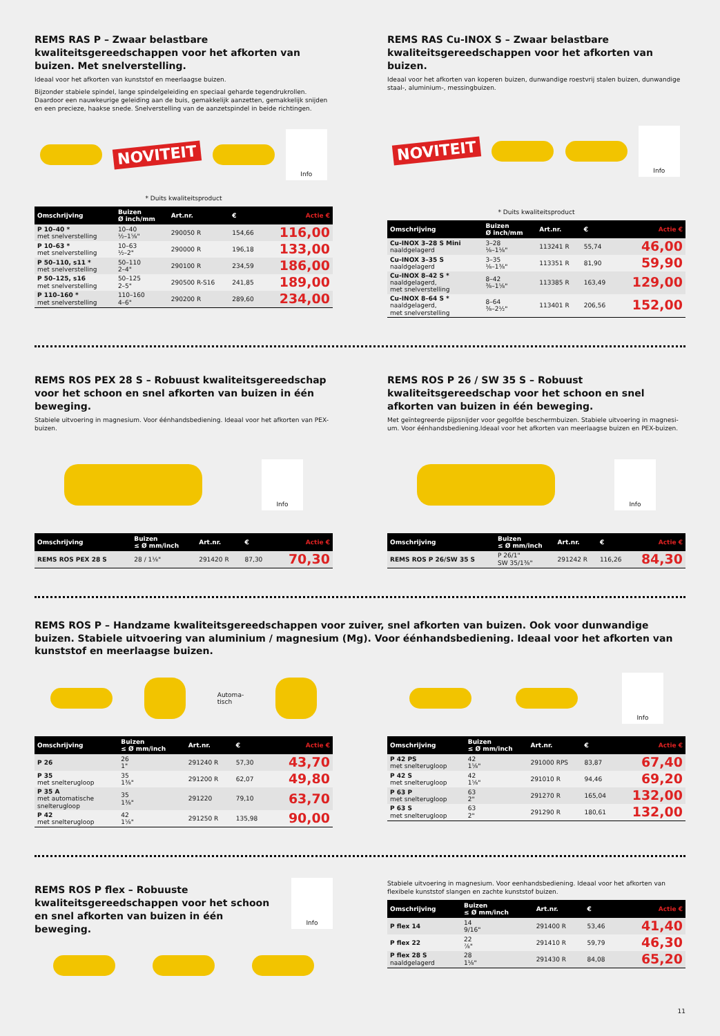REMS RAS P – Zwaar belastbare kwaliteitsgereedschappen voor het afkorten van buizen. Met snelverstelling.
Ideaal voor het afkorten van kunststof en meerlaagse buizen.
Bijzonder stabiele spindel, lange spindelgeleiding en speciaal geharde tegendrukrollen. Daardoor een nauwkeurige geleiding aan de buis, gemakkelijk aanzetten, gemakkelijk snijden en een precieze, haakse snede. Snelverstelling van de aanzetspindel in beide richtingen.
NOVITEIT
Info
* Duits kwaliteitsproduct
| Omschrijving | Buizen Ø inch/mm | Art.nr. | € | Actie € |
| --- | --- | --- | --- | --- |
| P 10–40 * met snelverstelling | 10–40 ½–1⅝" | 290050 R | 154,66 | 116,00 |
| P 10–63 * met snelverstelling | 10–63 ½–2" | 290000 R | 196,18 | 133,00 |
| P 50–110, s11 * met snelverstelling | 50–110 2–4" | 290100 R | 234,59 | 186,00 |
| P 50–125, s16 met snelverstelling | 50–125 2–5" | 290500 R-S16 | 241,85 | 189,00 |
| P 110–160 * met snelverstelling | 110–160 4–6" | 290200 R | 289,60 | 234,00 |
REMS RAS Cu-INOX S – Zwaar belastbare kwaliteitsgereed­schappen voor het afkorten van buizen.
Ideaal voor het afkorten van koperen buizen, dunwandige roestvrij stalen buizen, dunwandige staal-, aluminium-, messingbuizen.
NOVITEIT
Info
* Duits kwaliteitsproduct
| Omschrijving | Buizen Ø inch/mm | Art.nr. | € | Actie € |
| --- | --- | --- | --- | --- |
| Cu-INOX 3–28 S Mini naaldgelagerd | 3–28 ⅛–1⅛" | 113241 R | 55,74 | 46,00 |
| Cu-INOX 3–35 S naaldgelagerd | 3–35 ⅛–1⅜" | 113351 R | 81,90 | 59,90 |
| Cu-INOX 8–42 S * naaldgelagerd, met snelverstelling | 8–42 ⅜–1⅝" | 113385 R | 163,49 | 129,00 |
| Cu-INOX 8–64 S * naaldgelagerd, met snelverstelling | 8–64 ⅜–2½" | 113401 R | 206,56 | 152,00 |
REMS ROS PEX 28 S – Robuust kwaliteitsgereedschap voor het schoon en snel afkorten van buizen in één beweging.
Stabiele uitvoering in magnesium. Voor éénhandsbediening. Ideaal voor het afkorten van PEX-buizen.
Info
| Omschrijving | Buizen ≤ Ø mm/inch | Art.nr. | € | Actie € |
| --- | --- | --- | --- | --- |
| REMS ROS PEX 28 S | 28 / 1⅛" | 291420 R | 87,30 | 70,30 |
REMS ROS P 26 / SW 35 S – Robuust kwaliteitsgereedschap voor het schoon en snel afkorten van buizen in één beweging.
Met geïntegreerde pijpsnijder voor gegolfde beschermbuizen. Stabiele uitvoering in magnesi­um. Voor éénhandsbediening.Ideaal voor het afkorten van meerlaagse buizen en PEX-buizen.
Info
| Omschrijving | Buizen ≤ Ø mm/inch | Art.nr. | € | Actie € |
| --- | --- | --- | --- | --- |
| REMS ROS P 26/SW 35 S | P 26/1" SW 35/1⅜" | 291242 R | 116,26 | 84,30 |
REMS ROS P – Handzame kwaliteitsgereedschappen voor zuiver, snel afkorten van buizen. Ook voor dunwandige buizen. Stabiele uitvoering van aluminium / magnesium (Mg). Voor éénhandsbediening. Ideaal voor het afkorten van kunststof en meerlaagse buizen.
Automa-
tisch
| Omschrijving | Buizen ≤ Ø mm/inch | Art.nr. | € | Actie € |
| --- | --- | --- | --- | --- |
| P 26 | 26 1" | 291240 R | 57,30 | 43,70 |
| P 35 met snelterugloop | 35 1⅜" | 291200 R | 62,07 | 49,80 |
| P 35 A met automatische snelterugloop | 35 1⅜" | 291220 | 79,10 | 63,70 |
| P 42 met snelterugloop | 42 1⅝" | 291250 R | 135,98 | 90,00 |
Info
| Omschrijving | Buizen ≤ Ø mm/inch | Art.nr. | € | Actie € |
| --- | --- | --- | --- | --- |
| P 42 PS met snelterugloop | 42 1⅝" | 291000 RPS | 83,87 | 67,40 |
| P 42 S met snelterugloop | 42 1⅝" | 291010 R | 94,46 | 69,20 |
| P 63 P met snelterugloop | 63 2" | 291270 R | 165,04 | 132,00 |
| P 63 S met snelterugloop | 63 2" | 291290 R | 180,61 | 132,00 |
REMS ROS P flex – Robuuste kwaliteitsgereed­schappen voor het schoon en snel afkorten van buizen in één beweging.
Info
Stabiele uitvoering in magnesium. Voor eenhandsbediening. Ideaal voor het afkorten van flexibele kunststof slangen en zachte kunststof buizen.
| Omschrijving | Buizen ≤ Ø mm/inch | Art.nr. | € | Actie € |
| --- | --- | --- | --- | --- |
| P flex 14 | 14 9/16" | 291400 R | 53,46 | 41,40 |
| P flex 22 | 22 ⅞" | 291410 R | 59,79 | 46,30 |
| P flex 28 S naaldgelagerd | 28 1⅛" | 291430 R | 84,08 | 65,20 |
11